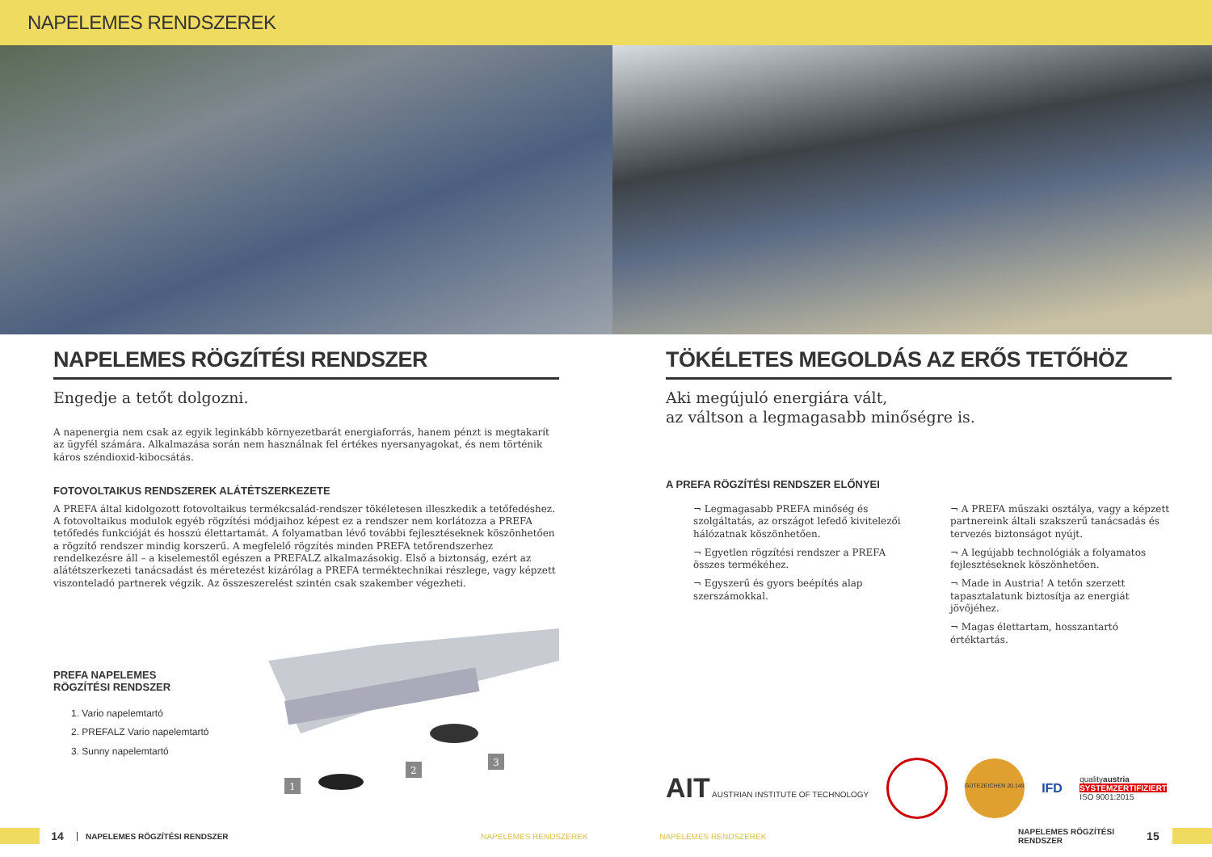NAPELEMES RENDSZEREK
NAPELEMES RÖGZÍTÉSI RENDSZER
Engedje a tetőt dolgozni.
A napenergia nem csak az egyik leginkább környezetbarát energiaforrás, hanem pénzt is megtakarít az ügyfél számára. Alkalmazása során nem használnak fel értékes nyersanyagokat, és nem történik káros széndioxid-kibocsátás.
FOTOVOLTAIKUS RENDSZEREK ALÁTÉTSZERKEZETE
A PREFA által kidolgozott fotovoltaikus termékcsalád-rendszer tökéletesen illeszkedik a tetőfedéshez. A fotovoltaikus modulok egyéb rögzítési módjaihoz képest ez a rendszer nem korlátozza a PREFA tetőfedés funkcióját és hosszú élettartamát. A folyamatban lévő további fejlesztéseknek köszönhetően a rögzítő rendszer mindig korszerű. A megfelelő rögzítés minden PREFA tetőrendszerhez rendelkezésre áll – a kiselemestől egészen a PREFALZ alkalmazásokig. Első a biztonság, ezért az alátétszerkezeti tanácsadást és méretezést kizárólag a PREFA terméktechnikai részlege, vagy képzett viszonteladó partnerek végzik. Az összeszerelést szintén csak szakember végezheti.
PREFA NAPELEMES
RÖGZÍTÉSI RENDSZER
1. Vario napelemtartó
2. PREFALZ Vario napelemtartó
3. Sunny napelemtartó
1
2
3
TÖKÉLETES MEGOLDÁS AZ ERŐS TETŐHÖZ
Aki megújuló energiára vált,
az váltson a legmagasabb minőségre is.
A PREFA RÖGZÍTÉSI RENDSZER ELŐNYEI
¬ Legmagasabb PREFA minőség és szolgáltatás, az országot lefedő kivitelezői hálózatnak köszönhetően.
¬ Egyetlen rögzítési rendszer a PREFA összes termékéhez.
¬ Egyszerű és gyors beépítés alap szerszámokkal.
¬ A PREFA műszaki osztálya, vagy a képzett partnereink általi szakszerű tanácsadás és tervezés biztonságot nyújt.
¬ A legújabb technológiák a folyamatos fejlesztéseknek köszönhetően.
¬ Made in Austria! A tetőn szerzett tapasztalatunk biztosítja az energiát jövőjéhez.
¬ Magas élettartam, hosszantartó értéktartás.
AIT AUSTRIAN INSTITUTE OF TECHNOLOGY GÜTEZEICHEN 20.149 IFD qualityaustria
SYSTEMZERTIFIZIERT
ISO 9001:2015
14 NAPELEMES RÖGZÍTÉSI RENDSZER NAPELEMES RENDSZEREK NAPELEMES RENDSZEREK NAPELEMES RÖGZÍTÉSI RENDSZER 15